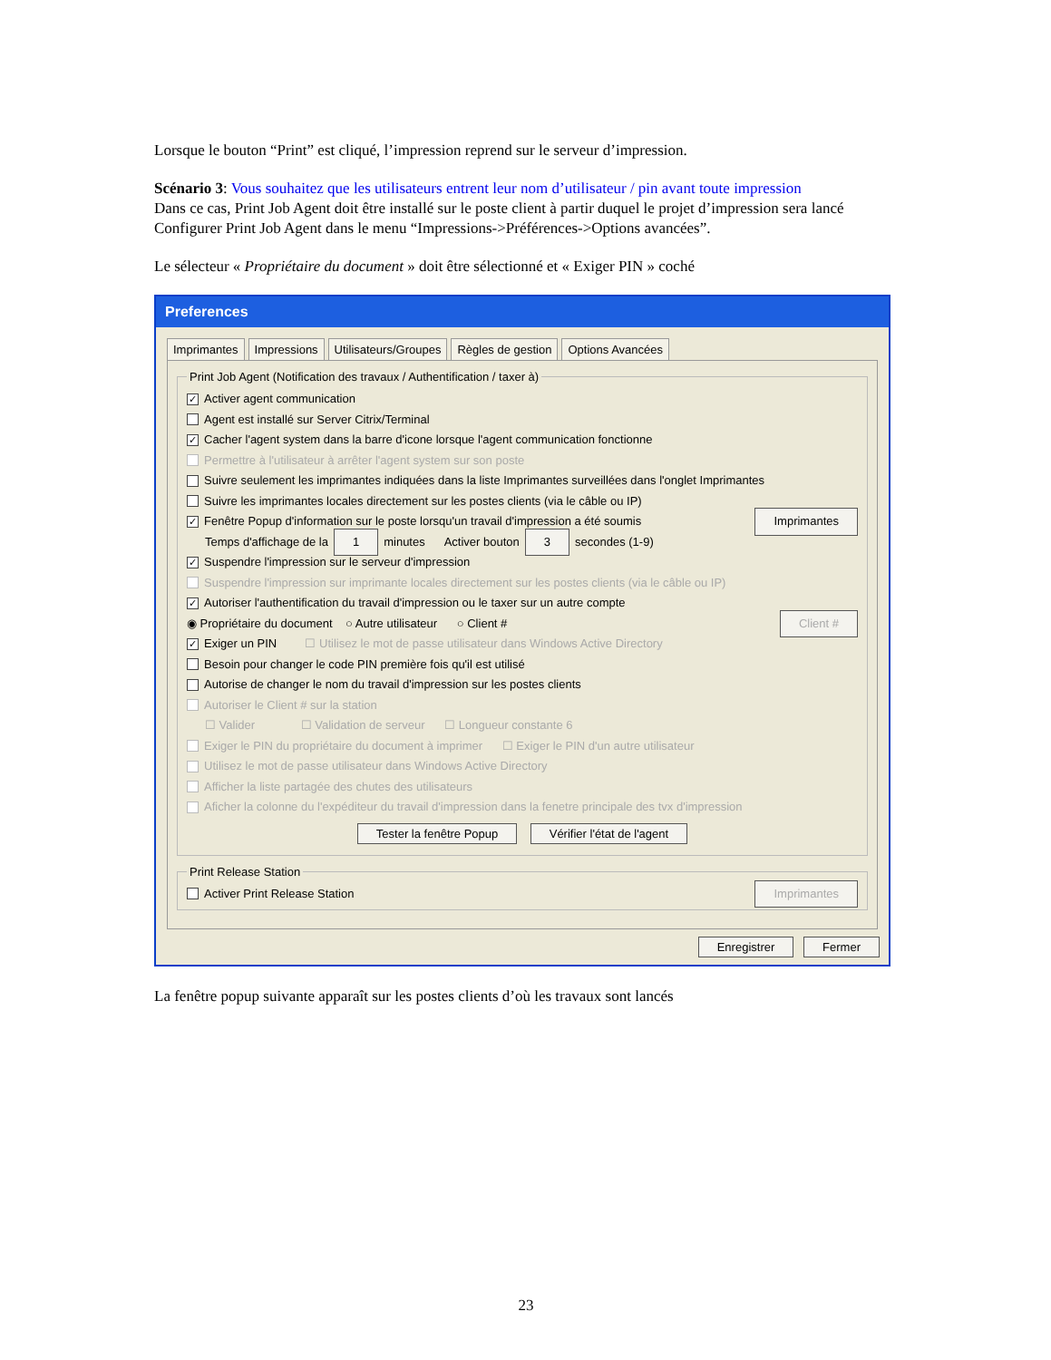Lorsque le bouton “Print” est cliqué, l’impression reprend sur le serveur d’impression.
Scénario 3: Vous souhaitez que les utilisateurs entrent leur nom d’utilisateur / pin avant toute impression
Dans ce cas, Print Job Agent doit être installé sur le poste client à partir duquel le projet d’impression sera lancé Configurer Print Job Agent dans le menu “Impressions->Préférences->Options avancées”.
Le sélecteur « Propriétaire du document » doit être sélectionné et « Exiger PIN » coché
Preferences
Imprimantes Impressions Utilisateurs/Groupes Règles de gestion Options Avancées
Print Job Agent (Notification des travaux / Authentification / taxer à)
✓ Activer agent communication
Agent est installé sur Server Citrix/Terminal
✓ Cacher l'agent system dans la barre d'icone lorsque l'agent communication fonctionne
Permettre à l'utilisateur à arrêter l'agent system sur son poste
Suivre seulement les imprimantes indiquées dans la liste Imprimantes surveillées dans l'onglet Imprimantes
Suivre les imprimantes locales directement sur les postes clients (via le câble ou IP)
✓ Fenêtre Popup d'information sur le poste lorsqu'un travail d'impression a été soumis Imprimantes
Temps d'affichage de la 1 minutes Activer bouton 3 secondes (1-9)
✓ Suspendre l'impression sur le serveur d'impression
Suspendre l'impression sur imprimante locales directement sur les postes clients (via le câble ou IP)
✓ Autoriser l'authentification du travail d'impression ou le taxer sur un autre compte
◉ Propriétaire du document ○ Autre utilisateur ○ Client # Client #
✓ Exiger un PIN ☐ Utilisez le mot de passe utilisateur dans Windows Active Directory
Besoin pour changer le code PIN première fois qu'il est utilisé
Autorise de changer le nom du travail d'impression sur les postes clients
Autoriser le Client # sur la station
☐ Valider ☐ Validation de serveur ☐ Longueur constante 6
Exiger le PIN du propriétaire du document à imprimer ☐ Exiger le PIN d'un autre utilisateur
Utilisez le mot de passe utilisateur dans Windows Active Directory
Afficher la liste partagée des chutes des utilisateurs
Aficher la colonne du l'expéditeur du travail d'impression dans la fenetre principale des tvx d'impression
Tester la fenêtre Popup Vérifier l'état de l'agent
Print Release Station
Activer Print Release Station Imprimantes
Enregistrer Fermer
La fenêtre popup suivante apparaît sur les postes clients d’où les travaux sont lancés
23